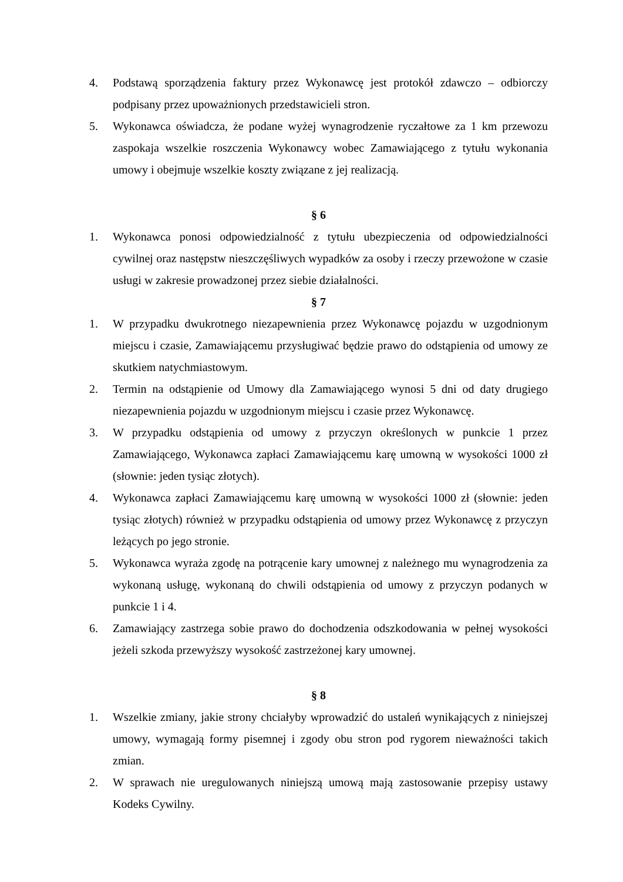4. Podstawą sporządzenia faktury przez Wykonawcę jest protokół zdawczo – odbiorczy podpisany przez upoważnionych przedstawicieli stron.
5. Wykonawca oświadcza, że podane wyżej wynagrodzenie ryczałtowe za 1 km przewozu zaspokaja wszelkie roszczenia Wykonawcy wobec Zamawiającego z tytułu wykonania umowy i obejmuje wszelkie koszty związane z jej realizacją.
§ 6
1. Wykonawca ponosi odpowiedzialność z tytułu ubezpieczenia od odpowiedzialności cywilnej oraz następstw nieszczęśliwych wypadków za osoby i rzeczy przewożone w czasie usługi w zakresie prowadzonej przez siebie działalności.
§ 7
1. W przypadku dwukrotnego niezapewnienia przez Wykonawcę pojazdu w uzgodnionym miejscu i czasie, Zamawiającemu przysługiwać będzie prawo do odstąpienia od umowy ze skutkiem natychmiastowym.
2. Termin na odstąpienie od Umowy dla Zamawiającego wynosi 5 dni od daty drugiego niezapewnienia pojazdu w uzgodnionym miejscu i czasie przez Wykonawcę.
3. W przypadku odstąpienia od umowy z przyczyn określonych w punkcie 1 przez Zamawiającego, Wykonawca zapłaci Zamawiającemu karę umowną w wysokości 1000 zł (słownie: jeden tysiąc złotych).
4. Wykonawca zapłaci Zamawiającemu karę umowną w wysokości 1000 zł (słownie: jeden tysiąc złotych) również w przypadku odstąpienia od umowy przez Wykonawcę z przyczyn leżących po jego stronie.
5. Wykonawca wyraża zgodę na potrącenie kary umownej z należnego mu wynagrodzenia za wykonaną usługę, wykonaną do chwili odstąpienia od umowy z przyczyn podanych w punkcie 1 i 4.
6. Zamawiający zastrzega sobie prawo do dochodzenia odszkodowania w pełnej wysokości jeżeli szkoda przewyższy wysokość zastrzeżonej kary umownej.
§ 8
1. Wszelkie zmiany, jakie strony chciałyby wprowadzić do ustaleń wynikających z niniejszej umowy, wymagają formy pisemnej i zgody obu stron pod rygorem nieważności takich zmian.
2. W sprawach nie uregulowanych niniejszą umową mają zastosowanie przepisy ustawy Kodeks Cywilny.